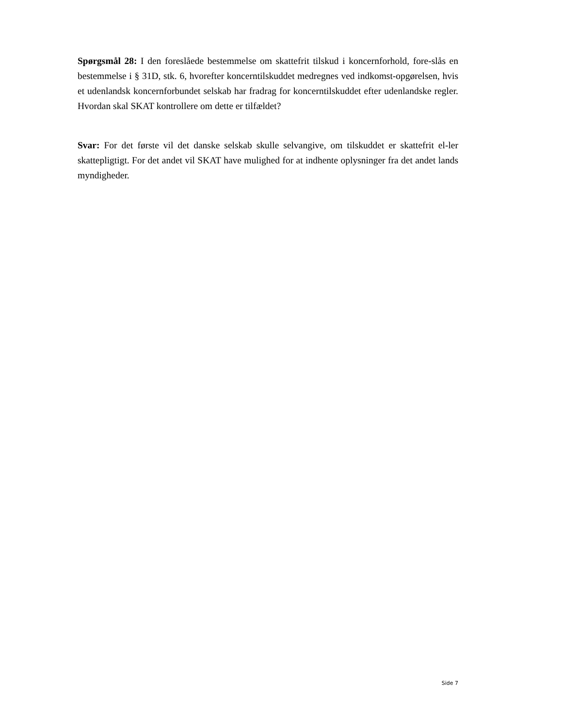Spørgsmål 28: I den foreslåede bestemmelse om skattefrit tilskud i koncernforhold, fore-slås en bestemmelse i § 31D, stk. 6, hvorefter koncerntilskuddet medregnes ved indkomst-opgørelsen, hvis et udenlandsk koncernforbundet selskab har fradrag for koncerntilskuddet efter udenlandske regler. Hvordan skal SKAT kontrollere om dette er tilfældet?
Svar: For det første vil det danske selskab skulle selvangive, om tilskuddet er skattefrit el-ler skattepligtigt. For det andet vil SKAT have mulighed for at indhente oplysninger fra det andet lands myndigheder.
Side 7